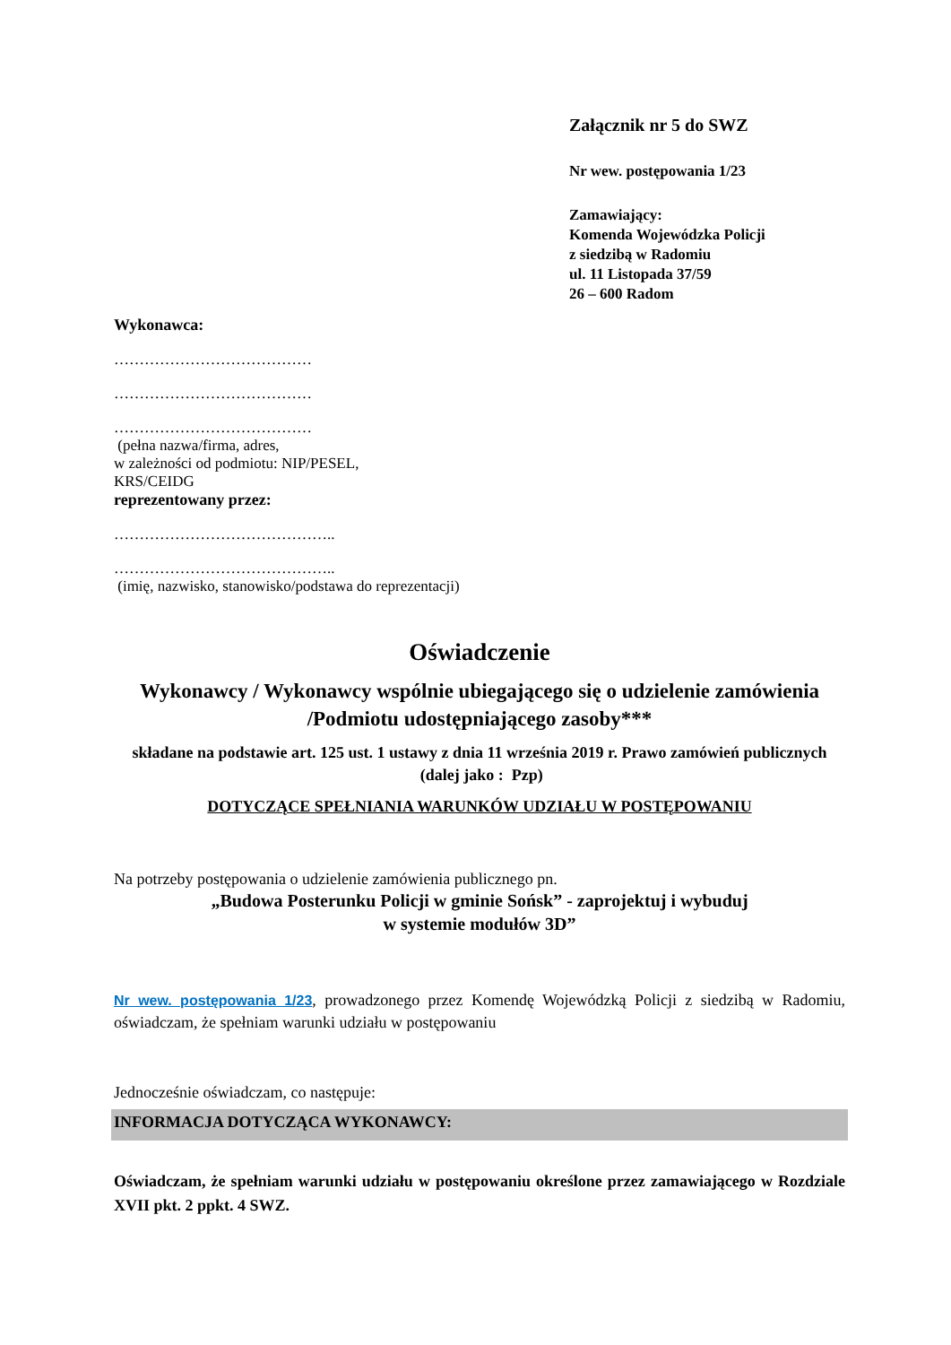Załącznik nr 5 do SWZ
Nr wew. postępowania 1/23
Zamawiający:
Komenda Wojewódzka Policji
z siedzibą w Radomiu
ul. 11 Listopada 37/59
26 – 600 Radom
Wykonawca:
…………………………………
…………………………………
…………………………………
(pełna nazwa/firma, adres,
w zależności od podmiotu: NIP/PESEL,
KRS/CEIDG
reprezentowany przez:
……………………………………..
……………………………………..
(imię, nazwisko, stanowisko/podstawa do reprezentacji)
Oświadczenie
Wykonawcy / Wykonawcy wspólnie ubiegającego się o udzielenie zamówienia /Podmiotu udostępniającego zasoby***
składane na podstawie art. 125 ust. 1 ustawy z dnia 11 września 2019 r. Prawo zamówień publicznych (dalej jako : Pzp)
DOTYCZĄCE SPEŁNIANIA WARUNKÓW UDZIAŁU W POSTĘPOWANIU
Na potrzeby postępowania o udzielenie zamówienia publicznego pn.
„Budowa Posterunku Policji w gminie Sońsk” - zaprojektuj i wybuduj
w systemie modułów 3D”
Nr wew. postępowania 1/23, prowadzonego przez Komendę Wojewódzką Policji z siedzibą w Radomiu, oświadczam, że spełniam warunki udziału w postępowaniu
Jednocześnie oświadczam, co następuje:
INFORMACJA DOTYCZĄCA WYKONAWCY:
Oświadczam, że spełniam warunki udziału w postępowaniu określone przez zamawiającego w Rozdziale XVII pkt. 2 ppkt. 4 SWZ.